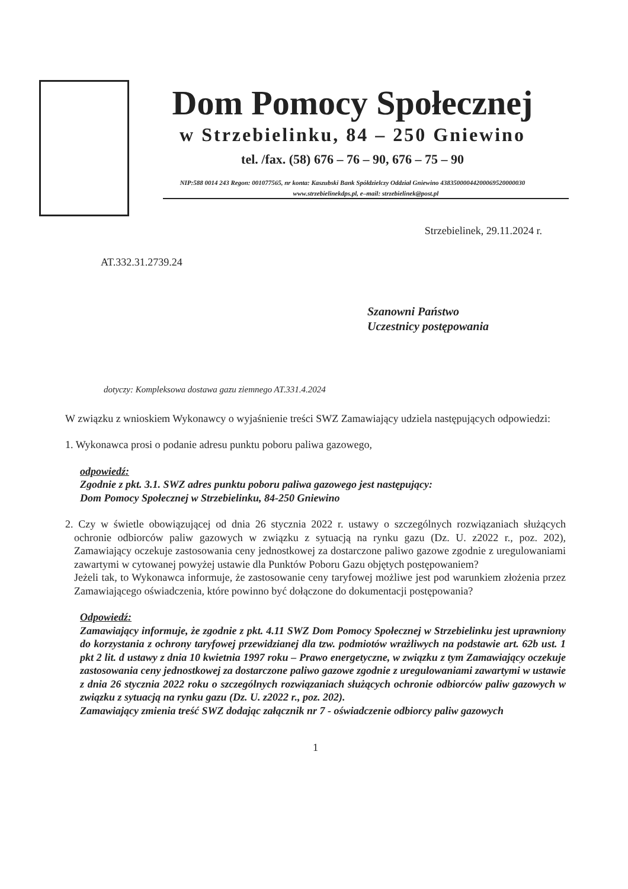Dom Pomocy Społecznej
w Strzebielinku, 84 – 250 Gniewino
tel. /fax. (58) 676 – 76 – 90, 676 – 75 – 90
NIP:588 0014 243 Regon: 001077565, nr konta: Kaszubski Bank Spółdzielczy Oddział Gniewino 43835000044200069520000030
www.strzebielinekdps.pl, e–mail: strzebielinek@post.pl
Strzebielinek, 29.11.2024 r.
AT.332.31.2739.24
Szanowni Państwo
Uczestnicy postępowania
dotyczy: Kompleksowa dostawa gazu ziemnego AT.331.4.2024
W związku z wnioskiem Wykonawcy o wyjaśnienie treści SWZ Zamawiający udziela następujących odpowiedzi:
1. Wykonawca prosi o podanie adresu punktu poboru paliwa gazowego,
odpowiedź:
Zgodnie z pkt. 3.1. SWZ adres punktu poboru paliwa gazowego jest następujący:
Dom Pomocy Społecznej w Strzebielinku, 84-250 Gniewino
2. Czy w świetle obowiązującej od dnia 26 stycznia 2022 r. ustawy o szczególnych rozwiązaniach służących ochronie odbiorców paliw gazowych w związku z sytuacją na rynku gazu (Dz. U. z2022 r., poz. 202), Zamawiający oczekuje zastosowania ceny jednostkowej za dostarczone paliwo gazowe zgodnie z uregulowaniami zawartymi w cytowanej powyżej ustawie dla Punktów Poboru Gazu objętych postępowaniem?
Jeżeli tak, to Wykonawca informuje, że zastosowanie ceny taryfowej możliwe jest pod warunkiem złożenia przez Zamawiającego oświadczenia, które powinno być dołączone do dokumentacji postępowania?
Odpowiedź:
Zamawiający informuje, że zgodnie z pkt. 4.11 SWZ Dom Pomocy Społecznej w Strzebielinku jest uprawniony do korzystania z ochrony taryfowej przewidzianej dla tzw. podmiotów wrażliwych na podstawie art. 62b ust. 1 pkt 2 lit. d ustawy z dnia 10 kwietnia 1997 roku – Prawo energetyczne, w związku z tym Zamawiający oczekuje zastosowania ceny jednostkowej za dostarczone paliwo gazowe zgodnie z uregulowaniami zawartymi w ustawie z dnia 26 stycznia 2022 roku o szczególnych rozwiązaniach służących ochronie odbiorców paliw gazowych w związku z sytuacją na rynku gazu (Dz. U. z2022 r., poz. 202).
Zamawiający zmienia treść SWZ dodając załącznik nr 7 - oświadczenie odbiorcy paliw gazowych
1